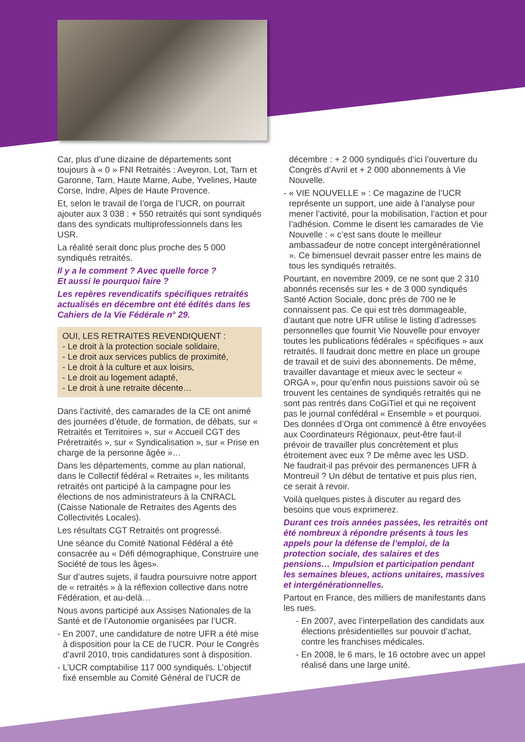Car, plus d’une dizaine de départements sont toujours à « 0 » FNI Retraités : Aveyron, Lot, Tarn et Garonne, Tarn, Haute Marne, Aube, Yvelines, Haute Corse, Indre, Alpes de Haute Provence.
Et, selon le travail de l’orga de l’UCR, on pourrait ajouter aux 3 038 : + 550 retraités qui sont syndiqués dans des syndicats multiprofessionnels dans les USR.
La réalité serait donc plus proche des 5 000 syndiqués retraités.
Il y a le comment ? Avec quelle force ?
Et aussi le pourquoi faire ?
Les repères revendicatifs spécifiques retraités actualisés en décembre ont été édités dans les Cahiers de la Vie Fédérale n° 29.
OUI, LES RETRAITES REVENDIQUENT :
- Le droit à la protection sociale solidaire,
- Le droit aux services publics de proximité,
- Le droit à la culture et aux loisirs,
- Le droit au logement adapté,
- Le droit à une retraite décente…
Dans l’activité, des camarades de la CE ont animé des journées d’étude, de formation, de débats, sur « Retraités et Territoires », sur « Accueil CGT des Préretraités », sur « Syndicalisation », sur « Prise en charge de la personne âgée »…
Dans les départements, comme au plan national, dans le Collectif fédéral « Retraites », les militants retraités ont participé à la campagne pour les élections de nos administrateurs à la CNRACL (Caisse Nationale de Retraites des Agents des Collectivités Locales).
Les résultats CGT Retraités ont progressé.
Une séance du Comité National Fédéral a été consacrée au « Défi démographique, Construire une Société de tous les âges».
Sur d’autres sujets, il faudra poursuivre notre apport de « retraités » à la réflexion collective dans notre Fédération, et au-delà…
Nous avons participé aux Assises Nationales de la Santé et de l’Autonomie organisées par l’UCR.
- En 2007, une candidature de notre UFR a été mise à disposition pour la CE de l’UCR. Pour le Congrès d’avril 2010, trois candidatures sont à disposition.
- L’UCR comptabilise 117 000 syndiqués. L’objectif fixé ensemble au Comité Général de l’UCR de
décembre : + 2 000 syndiqués d’ici l’ouverture du Congrès d’Avril et + 2 000 abonnements à Vie Nouvelle.
- « VIE NOUVELLE » : Ce magazine de l’UCR représente un support, une aide à l’analyse pour mener l’activité, pour la mobilisation, l’action et pour l’adhésion. Comme le disent les camarades de Vie Nouvelle : « c’est sans doute le meilleur ambassadeur de notre concept intergénérationnel ». Ce bimensuel devrait passer entre les mains de tous les syndiqués retraités.
Pourtant, en novembre 2009, ce ne sont que 2 310 abonnés recensés sur les + de 3 000 syndiqués Santé Action Sociale, donc près de 700 ne le connaissent pas. Ce qui est très dommageable, d’autant que notre UFR utilise le listing d’adresses personnelles que fournit Vie Nouvelle pour envoyer toutes les publications fédérales « spécifiques » aux retraités. Il faudrait donc mettre en place un groupe de travail et de suivi des abonnements. De même, travailler davantage et mieux avec le secteur « ORGA », pour qu’enfin nous puissions savoir où se trouvent les centaines de syndiqués retraités qui ne sont pas rentrés dans CoGiTiel et qui ne reçoivent pas le journal confédéral « Ensemble » et pourquoi.
Des données d’Orga ont commencé à être envoyées aux Coordinateurs Régionaux, peut-être faut-il prévoir de travailler plus concrètement et plus étroitement avec eux ? De même avec les USD.
Ne faudrait-il pas prévoir des permanences UFR à Montreuil ? Un début de tentative et puis plus rien, ce serait à revoir.
Voilà quelques pistes à discuter au regard des besoins que vous exprimerez.
Durant ces trois années passées, les retraités ont été nombreux à répondre présents à tous les appels pour la défense de l’emploi, de la protection sociale, des salaires et des pensions… Impulsion et participation pendant les semaines bleues, actions unitaires, massives et intergénérationnelles.
Partout en France, des milliers de manifestants dans les rues.
- En 2007, avec l’interpellation des candidats aux élections présidentielles sur pouvoir d’achat, contre les franchises médicales.
- En 2008, le 6 mars, le 16 octobre avec un appel réalisé dans une large unité.